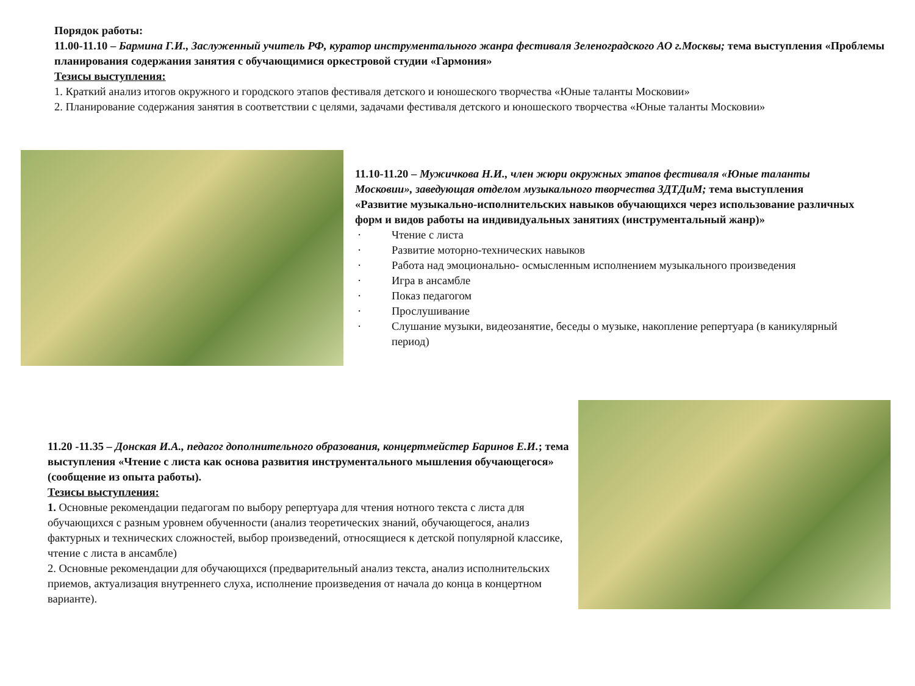Порядок работы:
11.00-11.10 – Бармина Г.И., Заслуженный учитель РФ, куратор инструментального жанра фестиваля Зеленоградского АО г.Москвы; тема выступления «Проблемы планирования содержания занятия с обучающимися оркестровой студии «Гармония»
Тезисы выступления:
1. Краткий анализ итогов окружного и городского этапов фестиваля детского и юношеского творчества «Юные таланты Московии»
2. Планирование содержания занятия в соответствии с целями, задачами фестиваля детского и юношеского творчества «Юные таланты Московии»
11.10-11.20 – Мужичкова Н.И., член жюри окружных этапов фестиваля «Юные таланты Московии», заведующая отделом музыкального творчества ЗДТДиМ; тема выступления «Развитие музыкально-исполнительских навыков обучающихся через использование различных форм и видов работы на индивидуальных занятиях (инструментальный жанр)»
· Чтение с листа
· Развитие моторно-технических навыков
· Работа над эмоционально- осмысленным исполнением музыкального произведения
· Игра в ансамбле
· Показ педагогом
· Прослушивание
· Слушание музыки, видеозанятие, беседы о музыке, накопление репертуара (в каникулярный период)
11.20 -11.35 – Донская И.А., педагог дополнительного образования, концертмейстер Баринов Е.И.; тема выступления «Чтение с листа как основа развития инструментального мышления обучающегося» (сообщение из опыта работы).
Тезисы выступления:
1. Основные рекомендации педагогам по выбору репертуара для чтения нотного текста с листа для обучающихся с разным уровнем обученности (анализ теоретических знаний, обучающегося, анализ фактурных и технических сложностей, выбор произведений, относящиеся к детской популярной классике, чтение с листа в ансамбле)
2. Основные рекомендации для обучающихся (предварительный анализ текста, анализ исполнительских приемов, актуализация внутреннего слуха, исполнение произведения от начала до конца в концертном варианте).